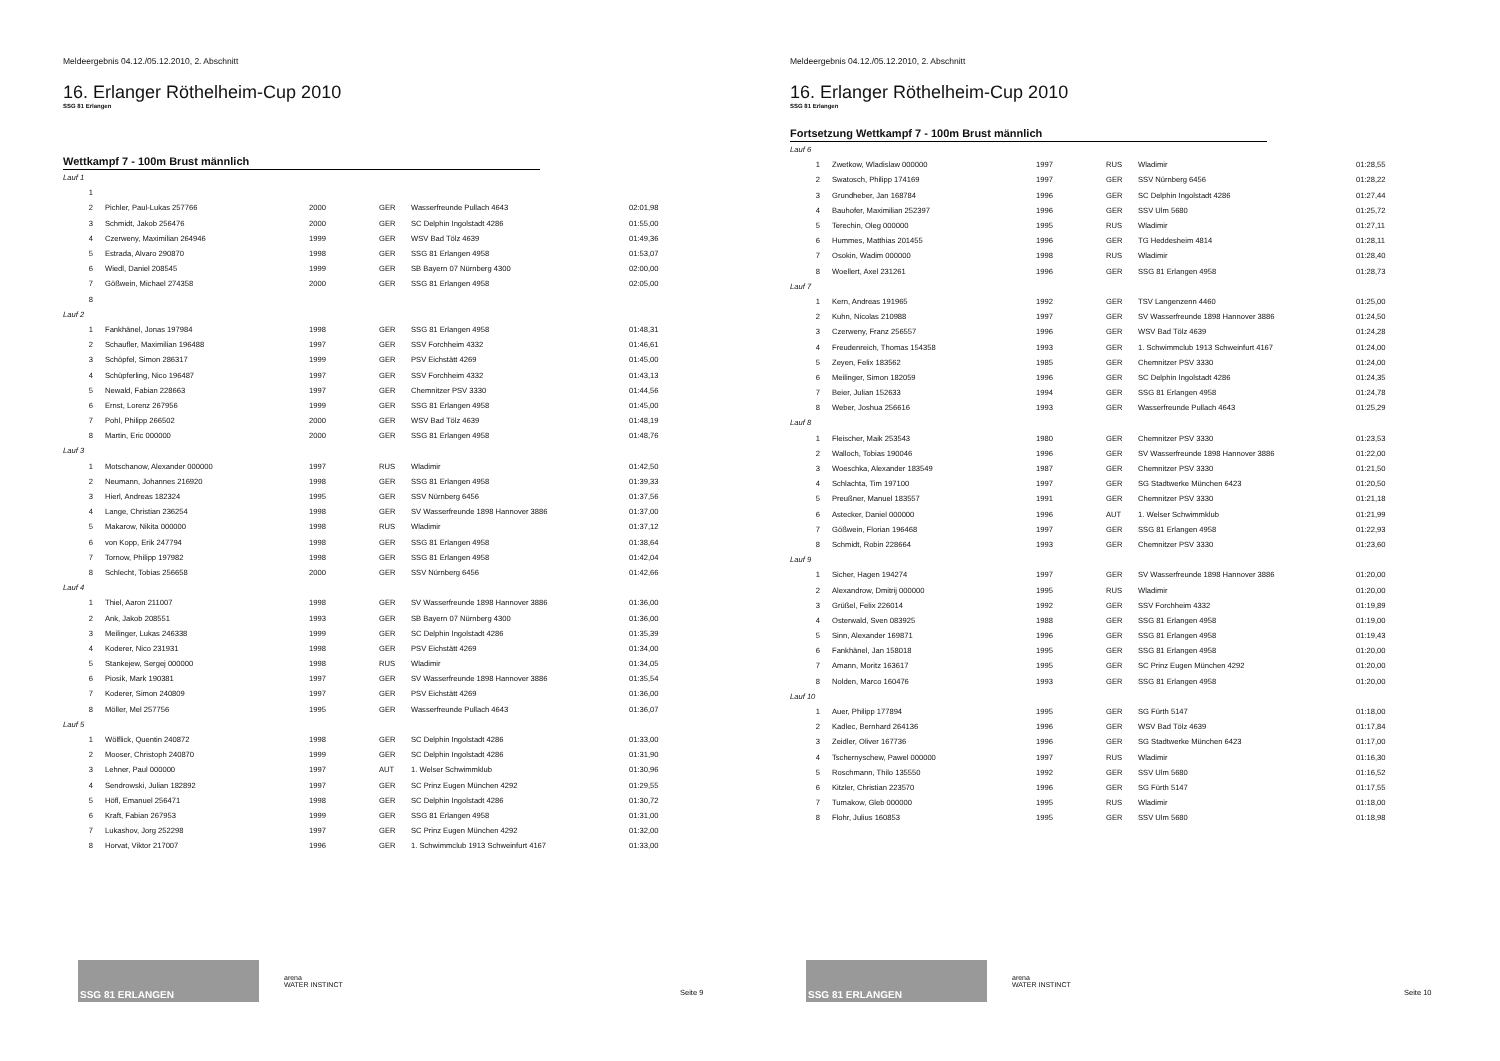Meldeergebnis 04.12./05.12.2010, 2. Abschnitt
16. Erlanger Röthelheim-Cup 2010
SSG 81 Erlangen
Wettkampf 7 - 100m Brust männlich
| Lauf 1 | | | | | |
| 1 | | | | | |
| 2 | Pichler, Paul-Lukas 257766 | 2000 | GER | Wasserfreunde Pullach 4643 | 02:01,98 |
| 3 | Schmidt, Jakob 256476 | 2000 | GER | SC Delphin Ingolstadt 4286 | 01:55,00 |
| 4 | Czerweny, Maximilian 264946 | 1999 | GER | WSV Bad Tölz 4639 | 01:49,36 |
| 5 | Estrada, Alvaro 290870 | 1998 | GER | SSG 81 Erlangen 4958 | 01:53,07 |
| 6 | Wiedl, Daniel 208545 | 1999 | GER | SB Bayern 07 Nürnberg 4300 | 02:00,00 |
| 7 | Gößwein, Michael 274358 | 2000 | GER | SSG 81 Erlangen 4958 | 02:05,00 |
| 8 | | | | | |
| Lauf 2 | | | | | |
| 1 | Fankhänel, Jonas 197984 | 1998 | GER | SSG 81 Erlangen 4958 | 01:48,31 |
| 2 | Schaufler, Maximilian 196488 | 1997 | GER | SSV Forchheim 4332 | 01:46,61 |
| 3 | Schöpfel, Simon 286317 | 1999 | GER | PSV Eichstätt 4269 | 01:45,00 |
| 4 | Schüpferling, Nico 196487 | 1997 | GER | SSV Forchheim 4332 | 01:43,13 |
| 5 | Newald, Fabian 228663 | 1997 | GER | Chemnitzer PSV 3330 | 01:44,56 |
| 6 | Ernst, Lorenz 267956 | 1999 | GER | SSG 81 Erlangen 4958 | 01:45,00 |
| 7 | Pohl, Philipp 266502 | 2000 | GER | WSV Bad Tölz 4639 | 01:48,19 |
| 8 | Martin, Eric 000000 | 2000 | GER | SSG 81 Erlangen 4958 | 01:48,76 |
| Lauf 3 | | | | | |
| 1 | Motschanow, Alexander 000000 | 1997 | RUS | Wladimir | 01:42,50 |
| 2 | Neumann, Johannes 216920 | 1998 | GER | SSG 81 Erlangen 4958 | 01:39,33 |
| 3 | Hierl, Andreas 182324 | 1995 | GER | SSV Nürnberg 6456 | 01:37,56 |
| 4 | Lange, Christian 236254 | 1998 | GER | SV Wasserfreunde 1898 Hannover 3886 | 01:37,00 |
| 5 | Makarow, Nikita 000000 | 1998 | RUS | Wladimir | 01:37,12 |
| 6 | von Kopp, Erik 247794 | 1998 | GER | SSG 81 Erlangen 4958 | 01:38,64 |
| 7 | Tornow, Philipp 197982 | 1998 | GER | SSG 81 Erlangen 4958 | 01:42,04 |
| 8 | Schlecht, Tobias 256658 | 2000 | GER | SSV Nürnberg 6456 | 01:42,66 |
| Lauf 4 | | | | | |
| 1 | Thiel, Aaron 211007 | 1998 | GER | SV Wasserfreunde 1898 Hannover 3886 | 01:36,00 |
| 2 | Ank, Jakob 208551 | 1993 | GER | SB Bayern 07 Nürnberg 4300 | 01:36,00 |
| 3 | Meilinger, Lukas 246338 | 1999 | GER | SC Delphin Ingolstadt 4286 | 01:35,39 |
| 4 | Koderer, Nico 231931 | 1998 | GER | PSV Eichstätt 4269 | 01:34,00 |
| 5 | Stankejew, Sergej 000000 | 1998 | RUS | Wladimir | 01:34,05 |
| 6 | Piosik, Mark 190381 | 1997 | GER | SV Wasserfreunde 1898 Hannover 3886 | 01:35,54 |
| 7 | Koderer, Simon 240809 | 1997 | GER | PSV Eichstätt 4269 | 01:36,00 |
| 8 | Möller, Mel 257756 | 1995 | GER | Wasserfreunde Pullach 4643 | 01:36,07 |
| Lauf 5 | | | | | |
| 1 | Wölflick, Quentin 240872 | 1998 | GER | SC Delphin Ingolstadt 4286 | 01:33,00 |
| 2 | Mooser, Christoph 240870 | 1999 | GER | SC Delphin Ingolstadt 4286 | 01:31,90 |
| 3 | Lehner, Paul 000000 | 1997 | AUT | 1. Welser Schwimmklub | 01:30,96 |
| 4 | Sendrowski, Julian 182892 | 1997 | GER | SC Prinz Eugen München 4292 | 01:29,55 |
| 5 | Höfl, Emanuel 256471 | 1998 | GER | SC Delphin Ingolstadt 4286 | 01:30,72 |
| 6 | Kraft, Fabian 267953 | 1999 | GER | SSG 81 Erlangen 4958 | 01:31,00 |
| 7 | Lukashov, Jorg 252298 | 1997 | GER | SC Prinz Eugen München 4292 | 01:32,00 |
| 8 | Horvat, Viktor 217007 | 1996 | GER | 1. Schwimmclub 1913 Schweinfurt 4167 | 01:33,00 |
SSG 81 ERLANGEN
arena
WATER INSTINCT
Seite 9
Meldeergebnis 04.12./05.12.2010, 2. Abschnitt
16. Erlanger Röthelheim-Cup 2010
SSG 81 Erlangen
Fortsetzung Wettkampf 7 - 100m Brust männlich
| Lauf 6 | | | | | |
| 1 | Zwetkow, Wladislaw 000000 | 1997 | RUS | Wladimir | 01:28,55 |
| 2 | Swatosch, Philipp 174169 | 1997 | GER | SSV Nürnberg 6456 | 01:28,22 |
| 3 | Grundheber, Jan 168784 | 1996 | GER | SC Delphin Ingolstadt 4286 | 01:27,44 |
| 4 | Bauhofer, Maximilian 252397 | 1996 | GER | SSV Ulm 5680 | 01:25,72 |
| 5 | Terechin, Oleg 000000 | 1995 | RUS | Wladimir | 01:27,11 |
| 6 | Hummes, Matthias 201455 | 1996 | GER | TG Heddesheim 4814 | 01:28,11 |
| 7 | Osokin, Wadim 000000 | 1998 | RUS | Wladimir | 01:28,40 |
| 8 | Woellert, Axel 231261 | 1996 | GER | SSG 81 Erlangen 4958 | 01:28,73 |
| Lauf 7 | | | | | |
| 1 | Kern, Andreas 191965 | 1992 | GER | TSV Langenzenn 4460 | 01:25,00 |
| 2 | Kuhn, Nicolas 210988 | 1997 | GER | SV Wasserfreunde 1898 Hannover 3886 | 01:24,50 |
| 3 | Czerweny, Franz 256557 | 1996 | GER | WSV Bad Tölz 4639 | 01:24,28 |
| 4 | Freudenreich, Thomas 154358 | 1993 | GER | 1. Schwimmclub 1913 Schweinfurt 4167 | 01:24,00 |
| 5 | Zeyen, Felix 183562 | 1985 | GER | Chemnitzer PSV 3330 | 01:24,00 |
| 6 | Meilinger, Simon 182059 | 1996 | GER | SC Delphin Ingolstadt 4286 | 01:24,35 |
| 7 | Beier, Julian 152633 | 1994 | GER | SSG 81 Erlangen 4958 | 01:24,78 |
| 8 | Weber, Joshua 256616 | 1993 | GER | Wasserfreunde Pullach 4643 | 01:25,29 |
| Lauf 8 | | | | | |
| 1 | Fleischer, Maik 253543 | 1980 | GER | Chemnitzer PSV 3330 | 01:23,53 |
| 2 | Walloch, Tobias 190046 | 1996 | GER | SV Wasserfreunde 1898 Hannover 3886 | 01:22,00 |
| 3 | Woeschka, Alexander 183549 | 1987 | GER | Chemnitzer PSV 3330 | 01:21,50 |
| 4 | Schlachta, Tim 197100 | 1997 | GER | SG Stadtwerke München 6423 | 01:20,50 |
| 5 | Preußner, Manuel 183557 | 1991 | GER | Chemnitzer PSV 3330 | 01:21,18 |
| 6 | Astecker, Daniel 000000 | 1996 | AUT | 1. Welser Schwimmklub | 01:21,99 |
| 7 | Gößwein, Florian 196468 | 1997 | GER | SSG 81 Erlangen 4958 | 01:22,93 |
| 8 | Schmidt, Robin 228664 | 1993 | GER | Chemnitzer PSV 3330 | 01:23,60 |
| Lauf 9 | | | | | |
| 1 | Sicher, Hagen 194274 | 1997 | GER | SV Wasserfreunde 1898 Hannover 3886 | 01:20,00 |
| 2 | Alexandrow, Dmitrij 000000 | 1995 | RUS | Wladimir | 01:20,00 |
| 3 | Grüßel, Felix 226014 | 1992 | GER | SSV Forchheim 4332 | 01:19,89 |
| 4 | Osterwald, Sven 083925 | 1988 | GER | SSG 81 Erlangen 4958 | 01:19,00 |
| 5 | Sinn, Alexander 169871 | 1996 | GER | SSG 81 Erlangen 4958 | 01:19,43 |
| 6 | Fankhänel, Jan 158018 | 1995 | GER | SSG 81 Erlangen 4958 | 01:20,00 |
| 7 | Amann, Moritz 163617 | 1995 | GER | SC Prinz Eugen München 4292 | 01:20,00 |
| 8 | Nolden, Marco 160476 | 1993 | GER | SSG 81 Erlangen 4958 | 01:20,00 |
| Lauf 10 | | | | | |
| 1 | Auer, Philipp 177894 | 1995 | GER | SG Fürth 5147 | 01:18,00 |
| 2 | Kadlec, Bernhard 264136 | 1996 | GER | WSV Bad Tölz 4639 | 01:17,84 |
| 3 | Zeidler, Oliver 167736 | 1996 | GER | SG Stadtwerke München 6423 | 01:17,00 |
| 4 | Tschernyschew, Pawel 000000 | 1997 | RUS | Wladimir | 01:16,30 |
| 5 | Roschmann, Thilo 135550 | 1992 | GER | SSV Ulm 5680 | 01:16,52 |
| 6 | Kitzler, Christian 223570 | 1996 | GER | SG Fürth 5147 | 01:17,55 |
| 7 | Tumakow, Gleb 000000 | 1995 | RUS | Wladimir | 01:18,00 |
| 8 | Flohr, Julius 160853 | 1995 | GER | SSV Ulm 5680 | 01:18,98 |
SSG 81 ERLANGEN
arena
WATER INSTINCT
Seite 10